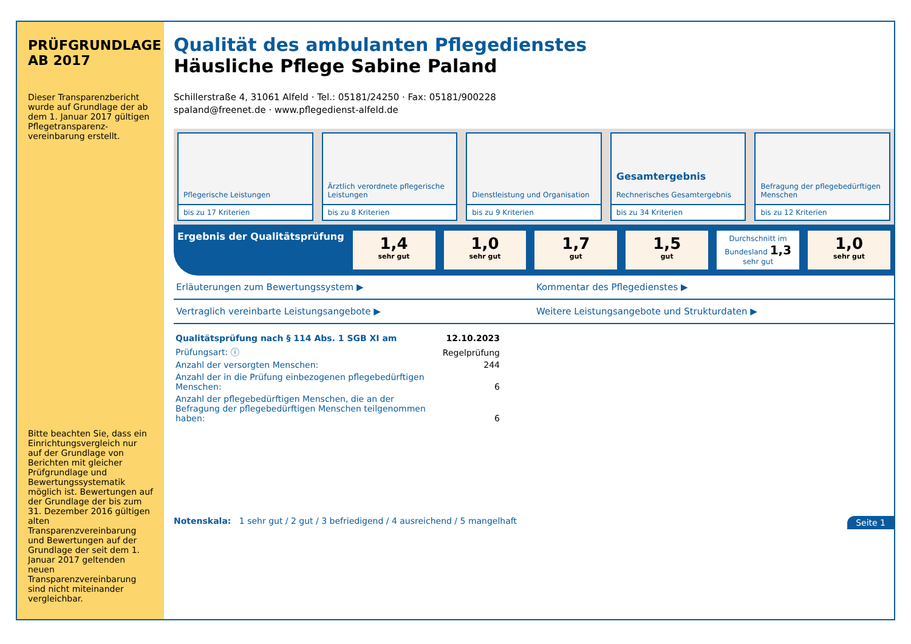PRÜFGRUNDLAGE
AB 2017
Dieser Transparenzbericht wurde auf Grundlage der ab dem 1. Januar 2017 gültigen Pflegetransparenz-vereinbarung erstellt.
Bitte beachten Sie, dass ein Einrichtungsvergleich nur auf der Grundlage von Berichten mit gleicher Prüfgrundlage und Bewertungssystematik möglich ist. Bewertungen auf der Grundlage der bis zum 31. Dezember 2016 gültigen alten Transparenzvereinbarung und Bewertungen auf der Grundlage der seit dem 1. Januar 2017 geltenden neuen Transparenzvereinbarung sind nicht miteinander vergleichbar.
Qualität des ambulanten Pflegedienstes
Häusliche Pflege Sabine Paland
Schillerstraße 4, 31061 Alfeld · Tel.: 05181/24250 · Fax: 05181/900228
spaland@freenet.de · www.pflegedienst-alfeld.de
Pflegerische Leistungen
bis zu 17 Kriterien
Ärztlich verordnete pflegerische Leistungen
bis zu 8 Kriterien
Dienstleistung und Organisation
bis zu 9 Kriterien
Gesamtergebnis
Rechnerisches Gesamtergebnis
bis zu 34 Kriterien
Befragung der pflegebedürftigen Menschen
bis zu 12 Kriterien
Ergebnis der Qualitätsprüfung
1,4
sehr gut
1,0
sehr gut
1,7
gut
1,5
gut
Durchschnitt im Bundesland 1,3 sehr gut
1,0
sehr gut
Erläuterungen zum Bewertungssystem ▶
Kommentar des Pflegedienstes ▶
Vertraglich vereinbarte Leistungsangebote ▶
Weitere Leistungsangebote und Strukturdaten ▶
| Qualitätsprüfung nach § 114 Abs. 1 SGB XI am | 12.10.2023 |
| Prüfungsart: ⓘ | Regelprüfung |
| Anzahl der versorgten Menschen: | 244 |
| Anzahl der in die Prüfung einbezogenen pflegebedürftigen Menschen: | 6 |
| Anzahl der pflegebedürftigen Menschen, die an der Befragung der pflegebedürftigen Menschen teilgenommen haben: | 6 |
Notenskala: 1 sehr gut / 2 gut / 3 befriedigend / 4 ausreichend / 5 mangelhaft Seite 1